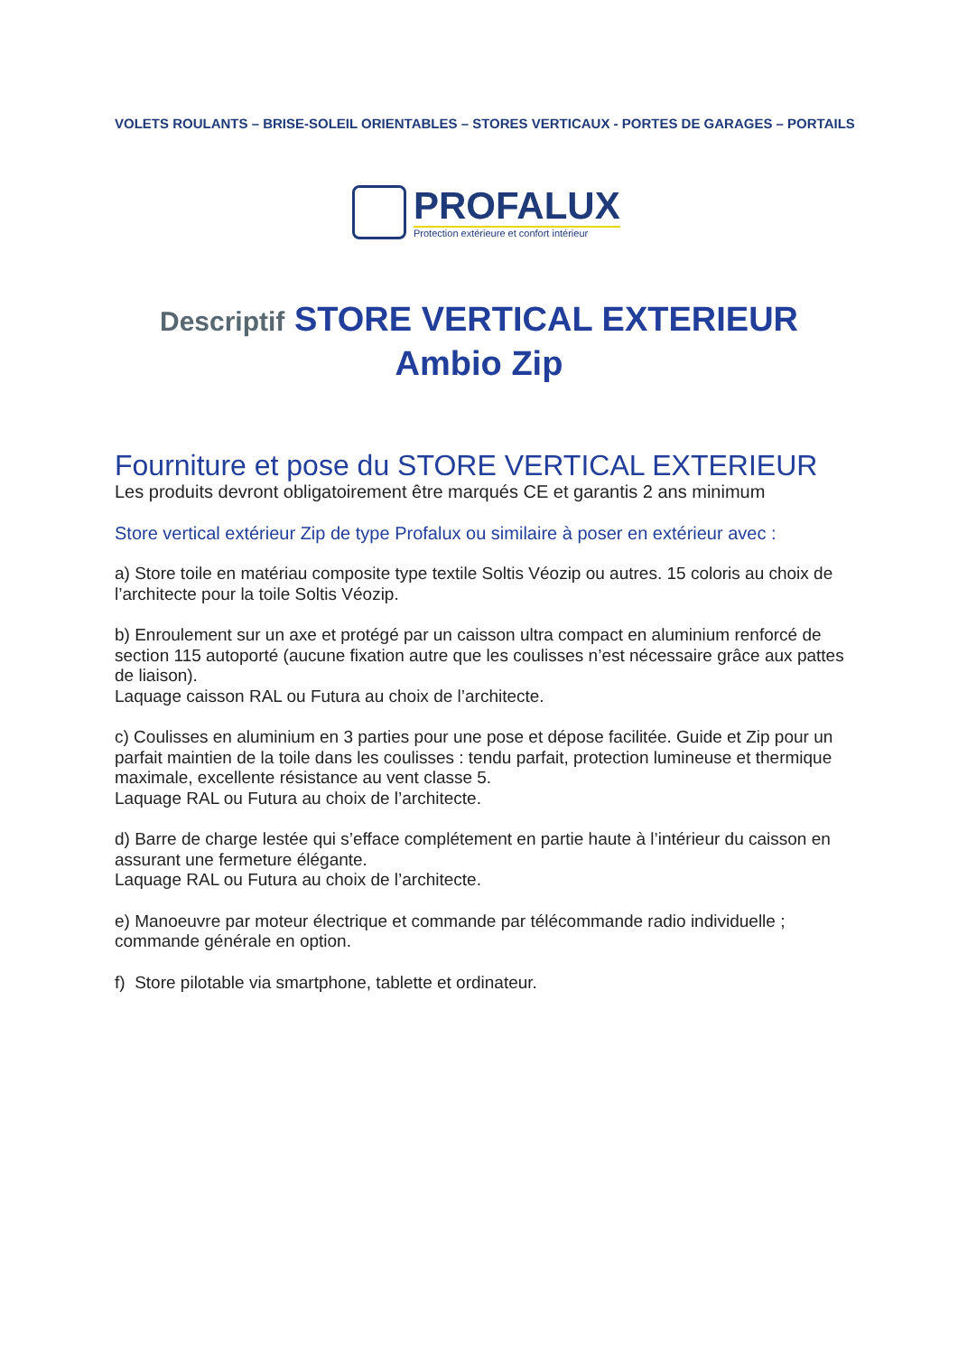VOLETS ROULANTS – BRISE-SOLEIL ORIENTABLES – STORES VERTICAUX - PORTES DE GARAGES – PORTAILS
PROFALUX
Protection extérieure et confort intérieur
Descriptif STORE VERTICAL EXTERIEUR
Ambio Zip
Fourniture et pose du STORE VERTICAL EXTERIEUR
Les produits devront obligatoirement être marqués CE et garantis 2 ans minimum
Store vertical extérieur Zip de type Profalux ou similaire à poser en extérieur avec :
a) Store toile en matériau composite type textile Soltis Véozip ou autres. 15 coloris au choix de l’architecte pour la toile Soltis Véozip.
b) Enroulement sur un axe et protégé par un caisson ultra compact en aluminium renforcé de section 115 autoporté (aucune fixation autre que les coulisses n’est nécessaire grâce aux pattes de liaison).
Laquage caisson RAL ou Futura au choix de l’architecte.
c) Coulisses en aluminium en 3 parties pour une pose et dépose facilitée. Guide et Zip pour un parfait maintien de la toile dans les coulisses : tendu parfait, protection lumineuse et thermique maximale, excellente résistance au vent classe 5.
Laquage RAL ou Futura au choix de l’architecte.
d) Barre de charge lestée qui s’efface complétement en partie haute à l’intérieur du caisson en assurant une fermeture élégante.
Laquage RAL ou Futura au choix de l’architecte.
e) Manoeuvre par moteur électrique et commande par télécommande radio individuelle ; commande générale en option.
f) Store pilotable via smartphone, tablette et ordinateur.